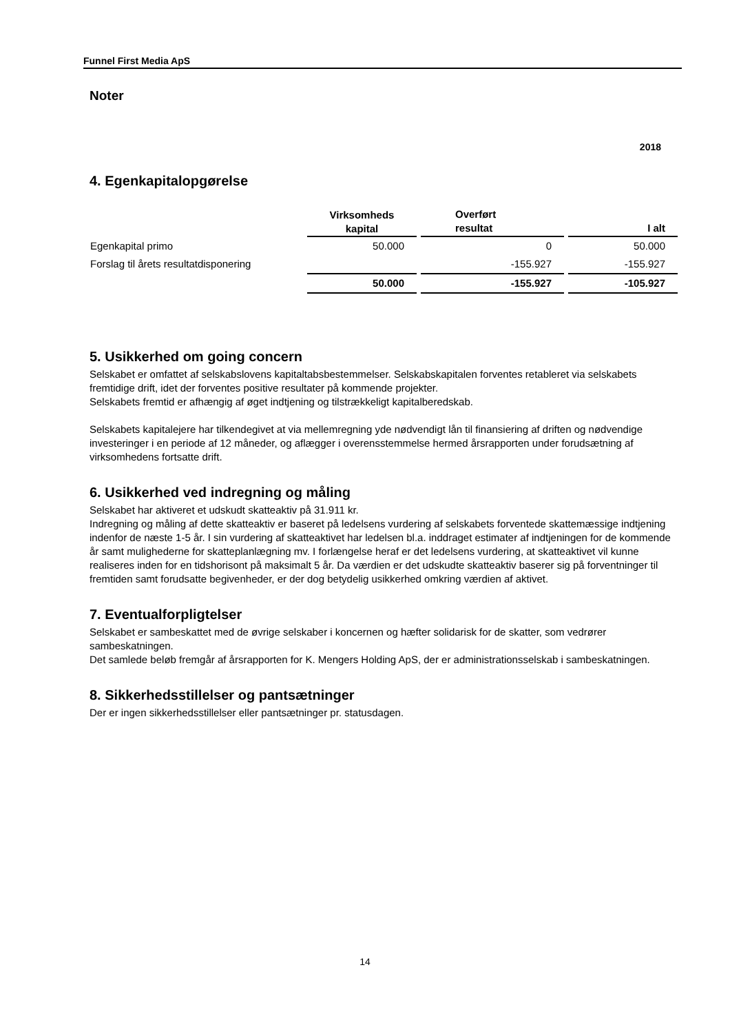Funnel First Media ApS
Noter
2018
4. Egenkapitalopgørelse
| | Virksomheds kapital | Overført resultat | I alt |
| --- | --- | --- | --- |
| Egenkapital primo | 50.000 | 0 | 50.000 |
| Forslag til årets resultatdisponering | | -155.927 | -155.927 |
| | 50.000 | -155.927 | -105.927 |
5. Usikkerhed om going concern
Selskabet er omfattet af selskabslovens kapitaltabsbestemmelser. Selskabskapitalen forventes retableret via selskabets fremtidige drift, idet der forventes positive resultater på kommende projekter.
Selskabets fremtid er afhængig af øget indtjening og tilstrækkeligt kapitalberedskab.
Selskabets kapitalejere har tilkendegivet at via mellemregning yde nødvendigt lån til finansiering af driften og nødvendige investeringer i en periode af 12 måneder, og aflægger i overensstemmelse hermed årsrapporten under forudsætning af virksomhedens fortsatte drift.
6. Usikkerhed ved indregning og måling
Selskabet har aktiveret et udskudt skatteaktiv på 31.911 kr.
Indregning og måling af dette skatteaktiv er baseret på ledelsens vurdering af selskabets forventede skattemæssige indtjening indenfor de næste 1-5 år. I sin vurdering af skatteaktivet har ledelsen bl.a. inddraget estimater af indtjeningen for de kommende år samt mulighederne for skatteplanlægning mv. I forlængelse heraf er det ledelsens vurdering, at skatteaktivet vil kunne realiseres inden for en tidshorisont på maksimalt 5 år. Da værdien er det udskudte skatteaktiv baserer sig på forventninger til fremtiden samt forudsatte begivenheder, er der dog betydelig usikkerhed omkring værdien af aktivet.
7. Eventualforpligtelser
Selskabet er sambeskattet med de øvrige selskaber i koncernen og hæfter solidarisk for de skatter, som vedrører sambeskatningen.
Det samlede beløb fremgår af årsrapporten for K. Mengers Holding ApS, der er administrationsselskab i sambeskatningen.
8. Sikkerhedsstillelser og pantsætninger
Der er ingen sikkerhedsstillelser eller pantsætninger pr. statusdagen.
14